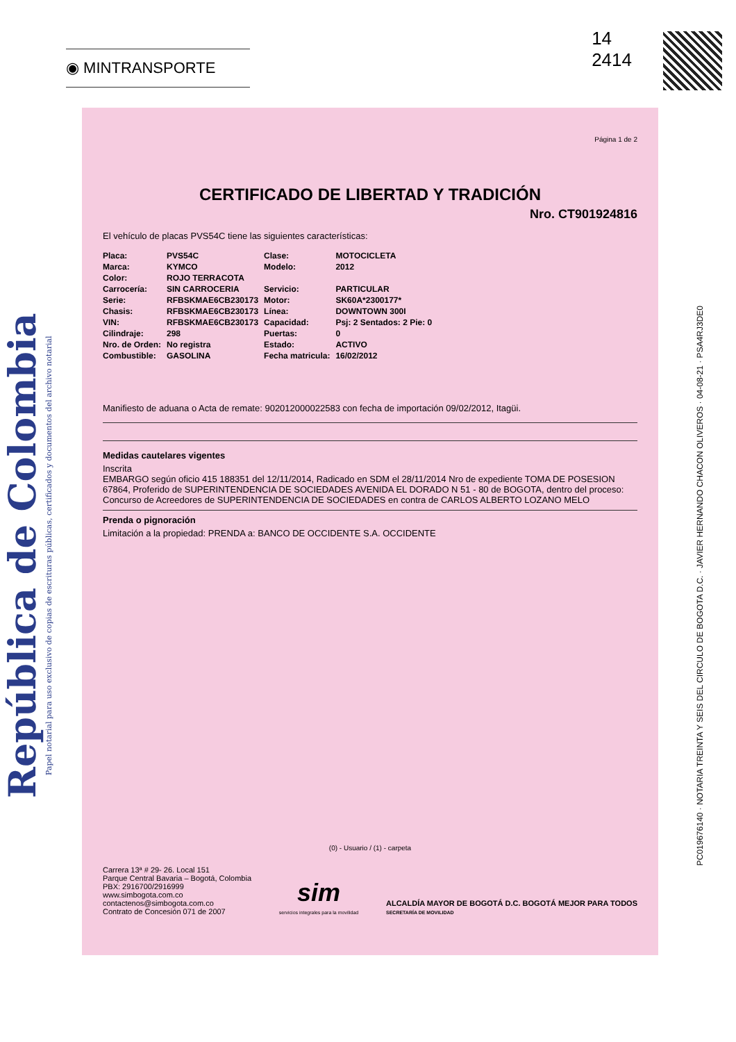República de Colombia
Papel notarial para uso exclusivo de copias de escrituras públicas, certificados y documentos del archivo notarial
◉ MINTRANSPORTE
14
2414
Página 1 de 2
CERTIFICADO DE LIBERTAD Y TRADICIÓN
Nro. CT901924816
El vehículo de placas PVS54C tiene las siguientes características:
| Placa: | PVS54C | Clase: | MOTOCICLETA |
| Marca: | KYMCO | Modelo: | 2012 |
| Color: | ROJO TERRACOTA | | |
| Carrocería: | SIN CARROCERIA | Servicio: | PARTICULAR |
| Serie: | RFBSKMAE6CB230173 | Motor: | SK60A*2300177* |
| Chasis: | RFBSKMAE6CB230173 | Línea: | DOWNTOWN 300I |
| VIN: | RFBSKMAE6CB230173 | Capacidad: | Psj: 2 Sentados: 2 Pie: 0 |
| Cilindraje: | 298 | Puertas: | 0 |
| Nro. de Orden: | No registra | Estado: | ACTIVO |
| Combustible: | GASOLINA | Fecha matricula: | 16/02/2012 |
Manifiesto de aduana o Acta de remate: 902012000022583 con fecha de importación 09/02/2012, Itagüi.
Medidas cautelares vigentes
Inscrita
EMBARGO según oficio 415 188351 del 12/11/2014, Radicado en SDM el 28/11/2014 Nro de expediente TOMA DE POSESION 67864, Proferido de SUPERINTENDENCIA DE SOCIEDADES AVENIDA EL DORADO N 51 - 80 de BOGOTA, dentro del proceso: Concurso de Acreedores de SUPERINTENDENCIA DE SOCIEDADES en contra de CARLOS ALBERTO LOZANO MELO
Prenda o pignoración
Limitación a la propiedad: PRENDA a: BANCO DE OCCIDENTE S.A. OCCIDENTE
(0) - Usuario / (1) - carpeta
Carrera 13ª # 29- 26. Local 151
Parque Central Bavaria – Bogotá, Colombia
PBX: 2916700/2916999
www.simbogota.com.co
contactenos@simbogota.com.co
Contrato de Concesión 071 de 2007
sim
servicios integrales para la movilidad
ALCALDÍA MAYOR DE BOGOTÁ D.C. BOGOTÁ MEJOR PARA TODOS
SECRETARÍA DE MOVILIDAD
PC019676140 · NOTARIA TREINTA Y SEIS DEL CIRCULO DE BOGOTA D.C. · JAVIER HERNANDO CHACON OLIVEROS · 04-08-21 · PSA4RJ3DE0